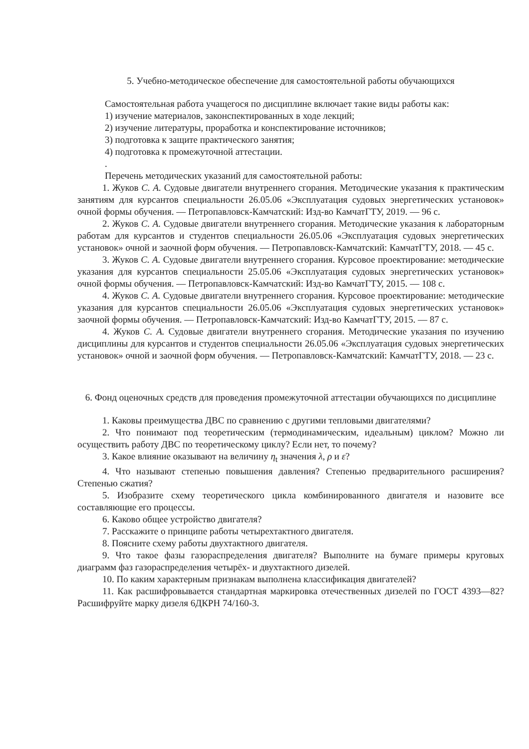5. Учебно-методическое обеспечение для самостоятельной работы обучающихся
Самостоятельная работа учащегося по дисциплине включает такие виды работы как:
1) изучение материалов, законспектированных в ходе лекций;
2) изучение литературы, проработка и конспектирование источников;
3) подготовка к защите практического занятия;
4) подготовка к промежуточной аттестации.
.
Перечень методических указаний для самостоятельной работы:
1. Жуков С. А. Судовые двигатели внутреннего сгорания. Методические указания к практическим занятиям для курсантов специальности 26.05.06 «Эксплуатация судовых энергетических установок» очной формы обучения. — Петропавловск-Камчатский: Изд-во КамчатГТУ, 2019. — 96 с.
2. Жуков С. А. Судовые двигатели внутреннего сгорания. Методические указания к лабораторным работам для курсантов и студентов специальности 26.05.06 «Эксплуатация судовых энергетических установок» очной и заочной форм обучения. — Петропавловск-Камчатский: КамчатГТУ, 2018. — 45 с.
3. Жуков С. А. Судовые двигатели внутреннего сгорания. Курсовое проектирование: методические указания для курсантов специальности 25.05.06 «Эксплуатация судовых энергетических установок» очной формы обучения. — Петропавловск-Камчатский: Изд-во КамчатГТУ, 2015. — 108 с.
4. Жуков С. А. Судовые двигатели внутреннего сгорания. Курсовое проектирование: методические указания для курсантов специальности 26.05.06 «Эксплуатация судовых энергетических установок» заочной формы обучения. — Петропавловск-Камчатский: Изд-во КамчатГТУ, 2015. — 87 с.
4. Жуков С. А. Судовые двигатели внутреннего сгорания. Методические указания по изучению дисциплины для курсантов и студентов специальности 26.05.06 «Эксплуатация судовых энергетических установок» очной и заочной форм обучения. — Петропавловск-Камчатский: КамчатГТУ, 2018. — 23 с.
6. Фонд оценочных средств для проведения промежуточной аттестации обучающихся по дисциплине
1. Каковы преимущества ДВС по сравнению с другими тепловыми двигателями?
2. Что понимают под теоретическим (термодинамическим, идеальным) циклом? Можно ли осуществить работу ДВС по теоретическому циклу? Если нет, то почему?
3. Какое влияние оказывают на величину η<sub>t</sub> значения λ, ρ и ε?
4. Что называют степенью повышения давления? Степенью предварительного расширения? Степенью сжатия?
5. Изобразите схему теоретического цикла комбинированного двигателя и назовите все составляющие его процессы.
6. Каково общее устройство двигателя?
7. Расскажите о принципе работы четырехтактного двигателя.
8. Поясните схему работы двухтактного двигателя.
9. Что такое фазы газораспределения двигателя? Выполните на бумаге примеры круговых диаграмм фаз газораспределения четырёх- и двухтактного дизелей.
10. По каким характерным признакам выполнена классификация двигателей?
11. Как расшифровывается стандартная маркировка отечественных дизелей по ГОСТ 4393—82? Расшифруйте марку дизеля 6ДКРН 74/160-3.